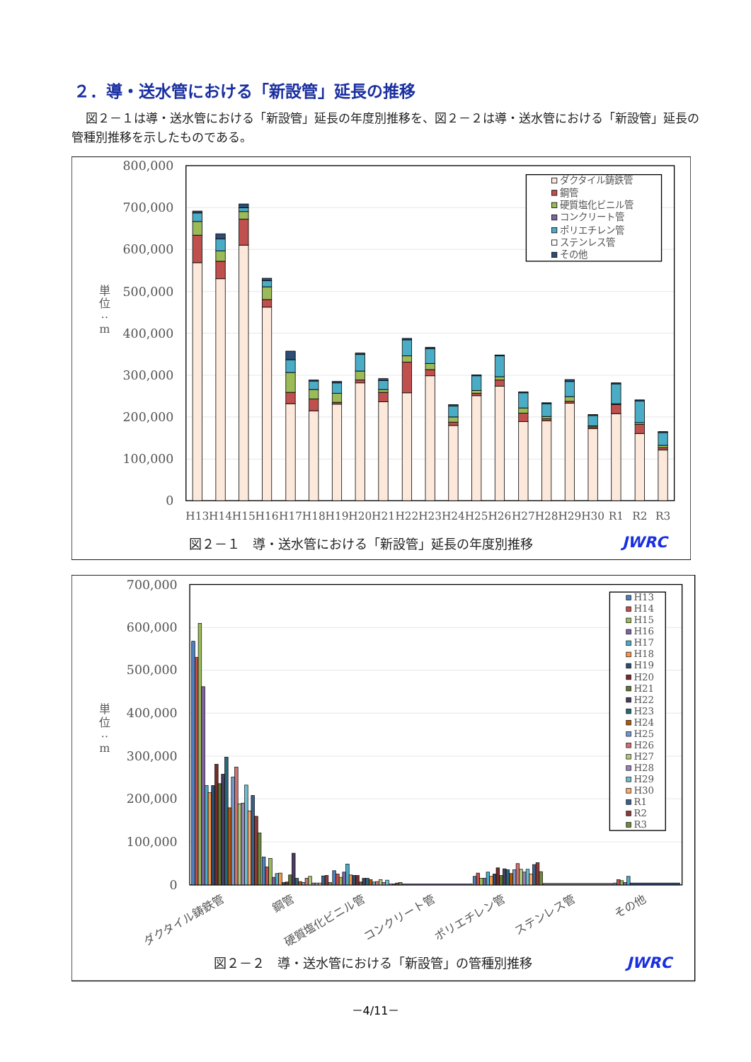２．導・送水管における「新設管」延長の推移
図２－１は導・送水管における「新設管」延長の年度別推移を、図２－２は導・送水管における「新設管」延長の管種別推移を示したものである。
800,000
700,000
600,000
500,000
400,000
300,000
200,000
100,000
0
単
位
‥
m
H13
H14
H15
H16
H17
H18
H19
H20
H21
H22
H23
H24
H25
H26
H27
H28
H29
H30
R1
R2
R3
ダクタイル鋳鉄管
鋼管
硬質塩化ビニル管
コンクリート管
ポリエチレン管
ステンレス管
その他
図２－１　導・送水管における「新設管」延長の年度別推移
JWRC
700,000
600,000
500,000
400,000
300,000
200,000
100,000
0
単
位
‥
m
ダクタイル鋳鉄管
鋼管
硬質塩化ビニル管
コンクリート管
ポリエチレン管
ステンレス管
その他
H13
H14
H15
H16
H17
H18
H19
H20
H21
H22
H23
H24
H25
H26
H27
H28
H29
H30
R1
R2
R3
図２－２　導・送水管における「新設管」の管種別推移
JWRC
－4/11－